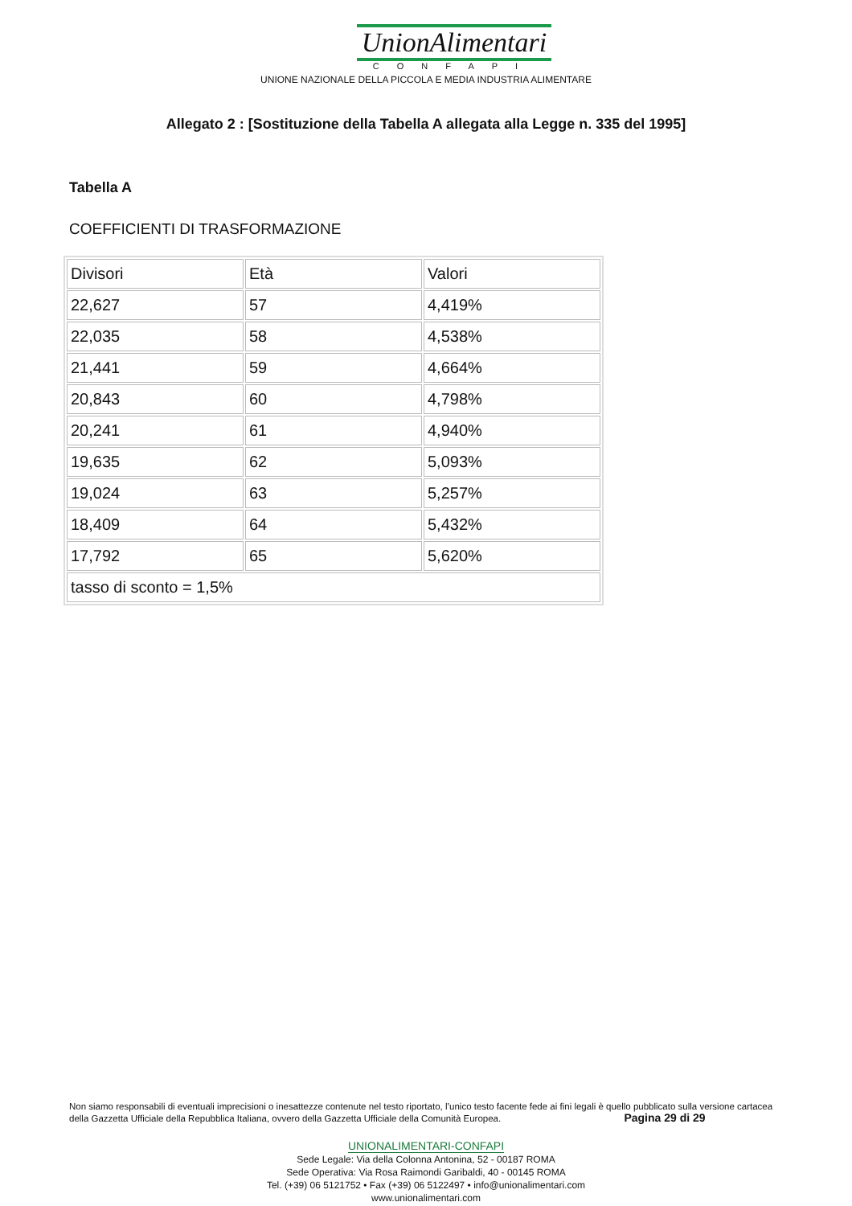UnionAlimentari
CONFAPI
UNIONE NAZIONALE DELLA PICCOLA E MEDIA INDUSTRIA ALIMENTARE
Allegato 2 : [Sostituzione della Tabella A allegata alla Legge n. 335 del 1995]
Tabella A
COEFFICIENTI DI TRASFORMAZIONE
| Divisori | Età | Valori |
| 22,627 | 57 | 4,419% |
| 22,035 | 58 | 4,538% |
| 21,441 | 59 | 4,664% |
| 20,843 | 60 | 4,798% |
| 20,241 | 61 | 4,940% |
| 19,635 | 62 | 5,093% |
| 19,024 | 63 | 5,257% |
| 18,409 | 64 | 5,432% |
| 17,792 | 65 | 5,620% |
| tasso di sconto = 1,5% | | |
Non siamo responsabili di eventuali imprecisioni o inesattezze contenute nel testo riportato, l’unico testo facente fede ai fini legali è quello pubblicato sulla versione cartacea della Gazzetta Ufficiale della Repubblica Italiana, ovvero della Gazzetta Ufficiale della Comunità Europea. Pagina 29 di 29
UNIONALIMENTARI-CONFAPI
Sede Legale: Via della Colonna Antonina, 52 - 00187 ROMA
Sede Operativa: Via Rosa Raimondi Garibaldi, 40 - 00145 ROMA
Tel. (+39) 06 5121752 • Fax (+39) 06 5122497 • info@unionalimentari.com
www.unionalimentari.com